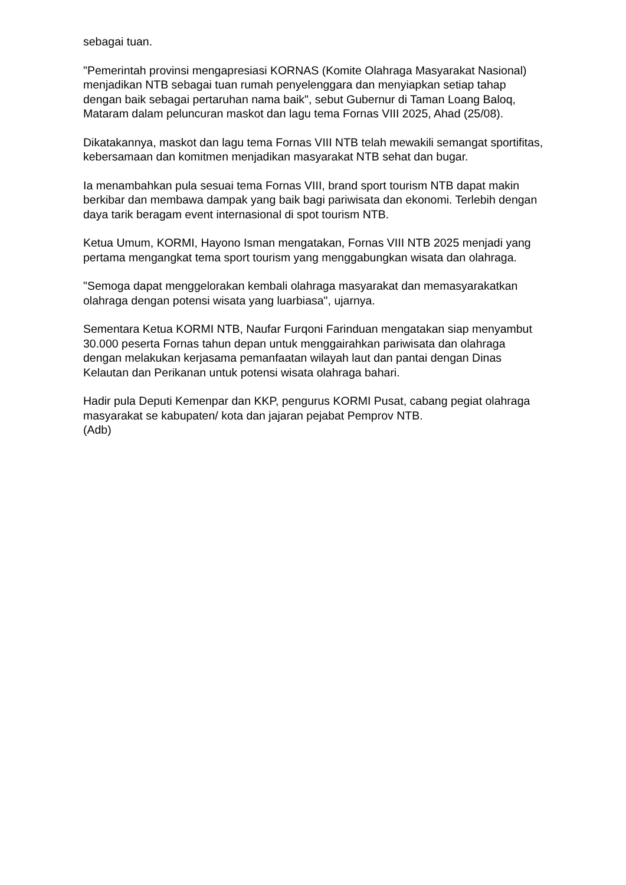sebagai tuan.
"Pemerintah provinsi mengapresiasi KORNAS (Komite Olahraga Masyarakat Nasional) menjadikan NTB sebagai tuan rumah penyelenggara dan menyiapkan setiap tahap dengan baik sebagai pertaruhan nama baik", sebut Gubernur di Taman Loang Baloq, Mataram dalam peluncuran maskot dan lagu tema Fornas VIII 2025, Ahad (25/08).
Dikatakannya, maskot dan lagu tema Fornas VIII NTB telah mewakili semangat sportifitas, kebersamaan dan komitmen menjadikan masyarakat NTB sehat dan bugar.
Ia menambahkan pula sesuai tema Fornas VIII, brand sport tourism NTB dapat makin berkibar dan membawa dampak yang baik bagi pariwisata dan ekonomi. Terlebih dengan daya tarik beragam event internasional di spot tourism NTB.
Ketua Umum, KORMI, Hayono Isman mengatakan, Fornas VIII NTB 2025 menjadi yang pertama mengangkat tema sport tourism yang menggabungkan wisata dan olahraga.
"Semoga dapat menggelorakan kembali olahraga masyarakat dan memasyarakatkan olahraga dengan potensi wisata yang luarbiasa", ujarnya.
Sementara Ketua KORMI NTB, Naufar Furqoni Farinduan mengatakan siap menyambut 30.000 peserta Fornas tahun depan untuk menggairahkan pariwisata dan olahraga dengan melakukan kerjasama pemanfaatan wilayah laut dan pantai dengan Dinas Kelautan dan Perikanan untuk potensi wisata olahraga bahari.
Hadir pula Deputi Kemenpar dan KKP, pengurus KORMI Pusat, cabang pegiat olahraga masyarakat se kabupaten/ kota dan jajaran pejabat Pemprov NTB.
(Adb)